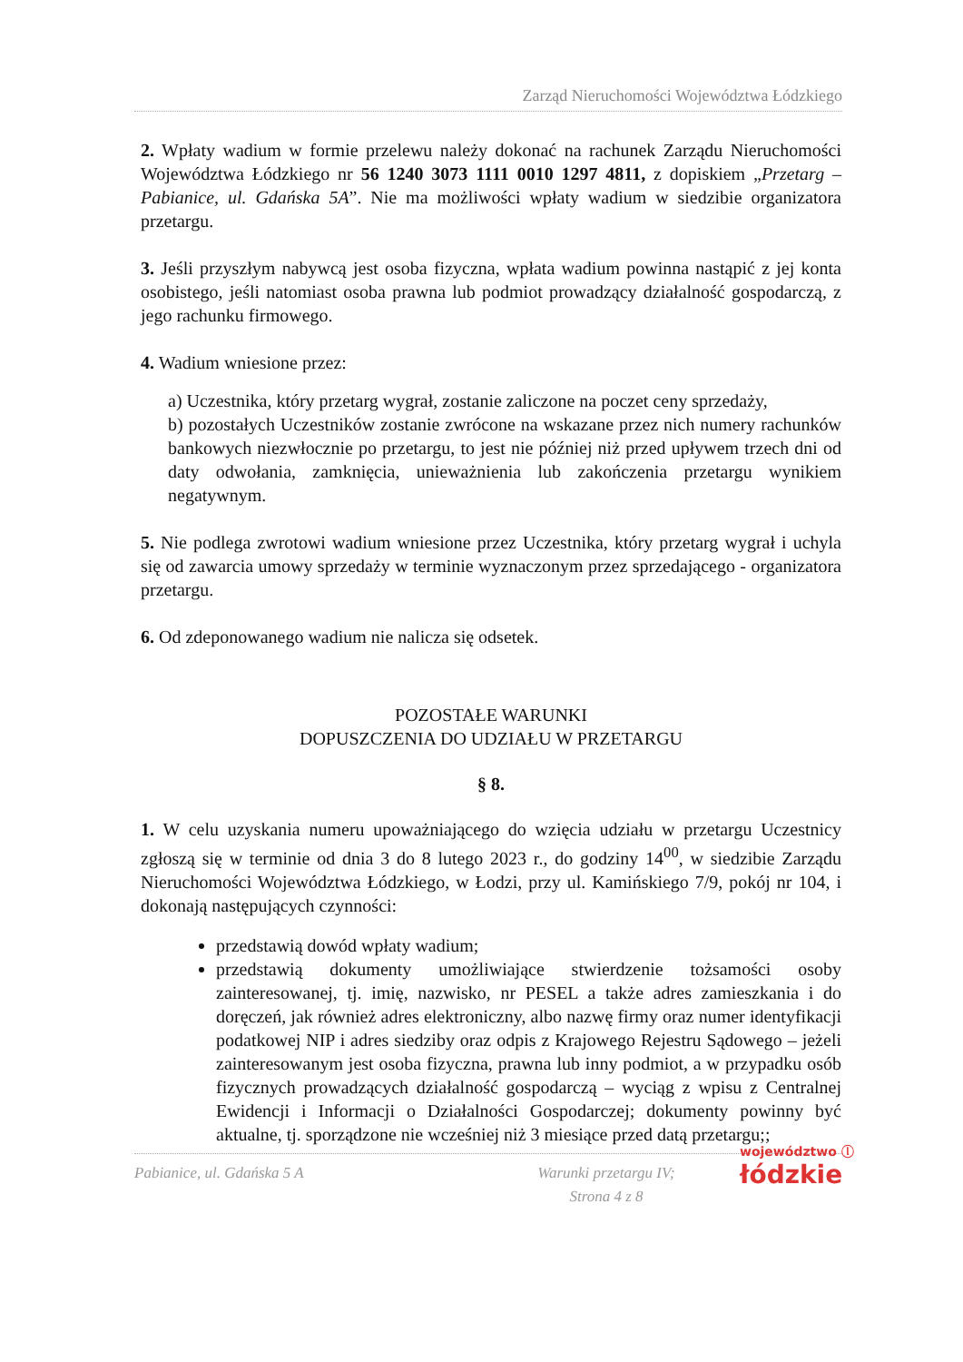Zarząd Nieruchomości Województwa Łódzkiego
2. Wpłaty wadium w formie przelewu należy dokonać na rachunek Zarządu Nieruchomości Województwa Łódzkiego nr 56 1240 3073 1111 0010 1297 4811, z dopiskiem „Przetarg – Pabianice, ul. Gdańska 5A”. Nie ma możliwości wpłaty wadium w siedzibie organizatora przetargu.
3. Jeśli przyszłym nabywcą jest osoba fizyczna, wpłata wadium powinna nastąpić z jej konta osobistego, jeśli natomiast osoba prawna lub podmiot prowadzący działalność gospodarczą, z jego rachunku firmowego.
4. Wadium wniesione przez:
a) Uczestnika, który przetarg wygrał, zostanie zaliczone na poczet ceny sprzedaży,
b) pozostałych Uczestników zostanie zwrócone na wskazane przez nich numery rachunków bankowych niezwłocznie po przetargu, to jest nie później niż przed upływem trzech dni od daty odwołania, zamknięcia, unieważnienia lub zakończenia przetargu wynikiem negatywnym.
5. Nie podlega zwrotowi wadium wniesione przez Uczestnika, który przetarg wygrał i uchyla się od zawarcia umowy sprzedaży w terminie wyznaczonym przez sprzedającego - organizatora przetargu.
6. Od zdeponowanego wadium nie nalicza się odsetek.
POZOSTAŁE WARUNKI
DOPUSZCZENIA DO UDZIAŁU W PRZETARGU
§ 8.
1. W celu uzyskania numeru upoważniającego do wzięcia udziału w przetargu Uczestnicy zgłoszą się w terminie od dnia 3 do 8 lutego 2023 r., do godziny 14<sup>00</sup>, w siedzibie Zarządu Nieruchomości Województwa Łódzkiego, w Łodzi, przy ul. Kamińskiego 7/9, pokój nr 104, i dokonają następujących czynności:
przedstawią dowód wpłaty wadium;
przedstawią dokumenty umożliwiające stwierdzenie tożsamości osoby zainteresowanej, tj. imię, nazwisko, nr PESEL a także adres zamieszkania i do doręczeń, jak również adres elektroniczny, albo nazwę firmy oraz numer identyfikacji podatkowej NIP i adres siedziby oraz odpis z Krajowego Rejestru Sądowego – jeżeli zainteresowanym jest osoba fizyczna, prawna lub inny podmiot, a w przypadku osób fizycznych prowadzących działalność gospodarczą – wyciąg z wpisu z Centralnej Ewidencji i Informacji o Działalności Gospodarczej; dokumenty powinny być aktualne, tj. sporządzone nie wcześniej niż 3 miesiące przed datą przetargu;;
Pabianice, ul. Gdańska 5 A Warunki przetargu IV;
Strona 4 z 8
województwo ⓛ
łódzkie